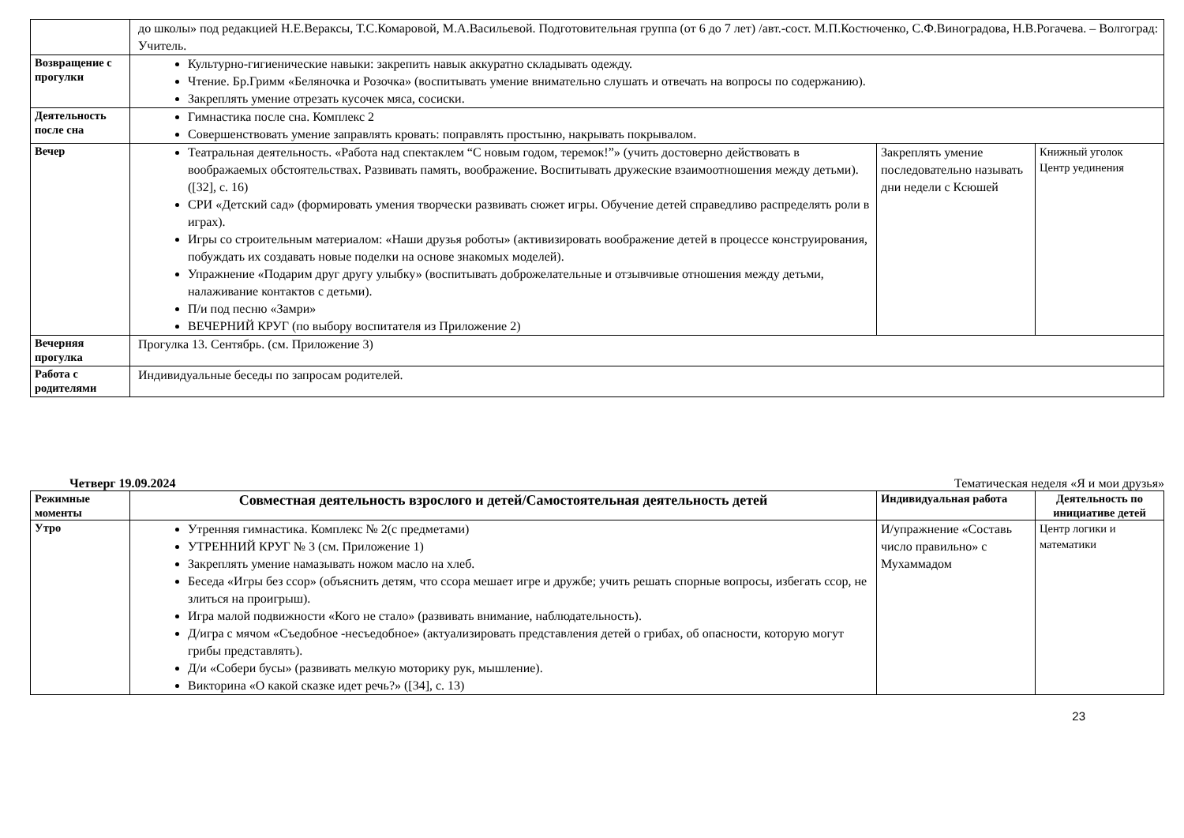| | до школы» под редакцией Н.Е.Вераксы, Т.С.Комаровой, М.А.Васильевой. Подготовительная группа (от 6 до 7 лет) /авт.-сост. М.П.Костюченко, С.Ф.Виноградова, Н.В.Рогачева. – Волгоград: Учитель. | | |
| Возвращение с прогулки | Культурно-гигиенические навыки: закрепить навык аккуратно складывать одежду. Чтение. Бр.Гримм «Беляночка и Розочка» (воспитывать умение внимательно слушать и отвечать на вопросы по содержанию). Закреплять умение отрезать кусочек мяса, сосиски. | | |
| Деятельность после сна | Гимнастика после сна. Комплекс 2 Совершенствовать умение заправлять кровать: поправлять простыню, накрывать покрывалом. | | |
| Вечер | Театральная деятельность. «Работа над спектаклем “С новым годом, теремок!”» (учить достоверно действовать в воображаемых обстоятельствах. Развивать память, воображение. Воспитывать дружеские взаимоотношения между детьми). ([32], с. 16) СРИ «Детский сад» (формировать умения творчески развивать сюжет игры. Обучение детей справедливо распределять роли в играх). Игры со строительным материалом: «Наши друзья роботы» (активизировать воображение детей в процессе конструирования, побуждать их создавать новые поделки на основе знакомых моделей). Упражнение «Подарим друг другу улыбку» (воспитывать доброжелательные и отзывчивые отношения между детьми, налаживание контактов с детьми). П/и под песню «Замри» ВЕЧЕРНИЙ КРУГ (по выбору воспитателя из Приложение 2) | Закреплять умение последовательно называть дни недели с Ксюшей | Книжный уголок Центр уединения |
| Вечерняя прогулка | Прогулка 13. Сентябрь. (см. Приложение 3) | | |
| Работа с родителями | Индивидуальные беседы по запросам родителей. | | |
Четверг 19.09.2024 Тематическая неделя «Я и мои друзья»
| Режимные моменты | Совместная деятельность взрослого и детей/Самостоятельная деятельность детей | Индивидуальная работа | Деятельность по инициативе детей |
| Утро | Утренняя гимнастика. Комплекс № 2(с предметами) УТРЕННИЙ КРУГ № 3 (см. Приложение 1) Закреплять умение намазывать ножом масло на хлеб. Беседа «Игры без ссор» (объяснить детям, что ссора мешает игре и дружбе; учить решать спорные вопросы, избегать ссор, не злиться на проигрыш). Игра малой подвижности «Кого не стало» (развивать внимание, наблюдательность). Д/игра с мячом «Съедобное -несъедобное» (актуализировать представления детей о грибах, об опасности, которую могут грибы представлять). Д/и «Собери бусы» (развивать мелкую моторику рук, мышление). Викторина «О какой сказке идет речь?» ([34], с. 13) | И/упражнение «Составь число правильно» с Мухаммадом | Центр логики и математики |
23